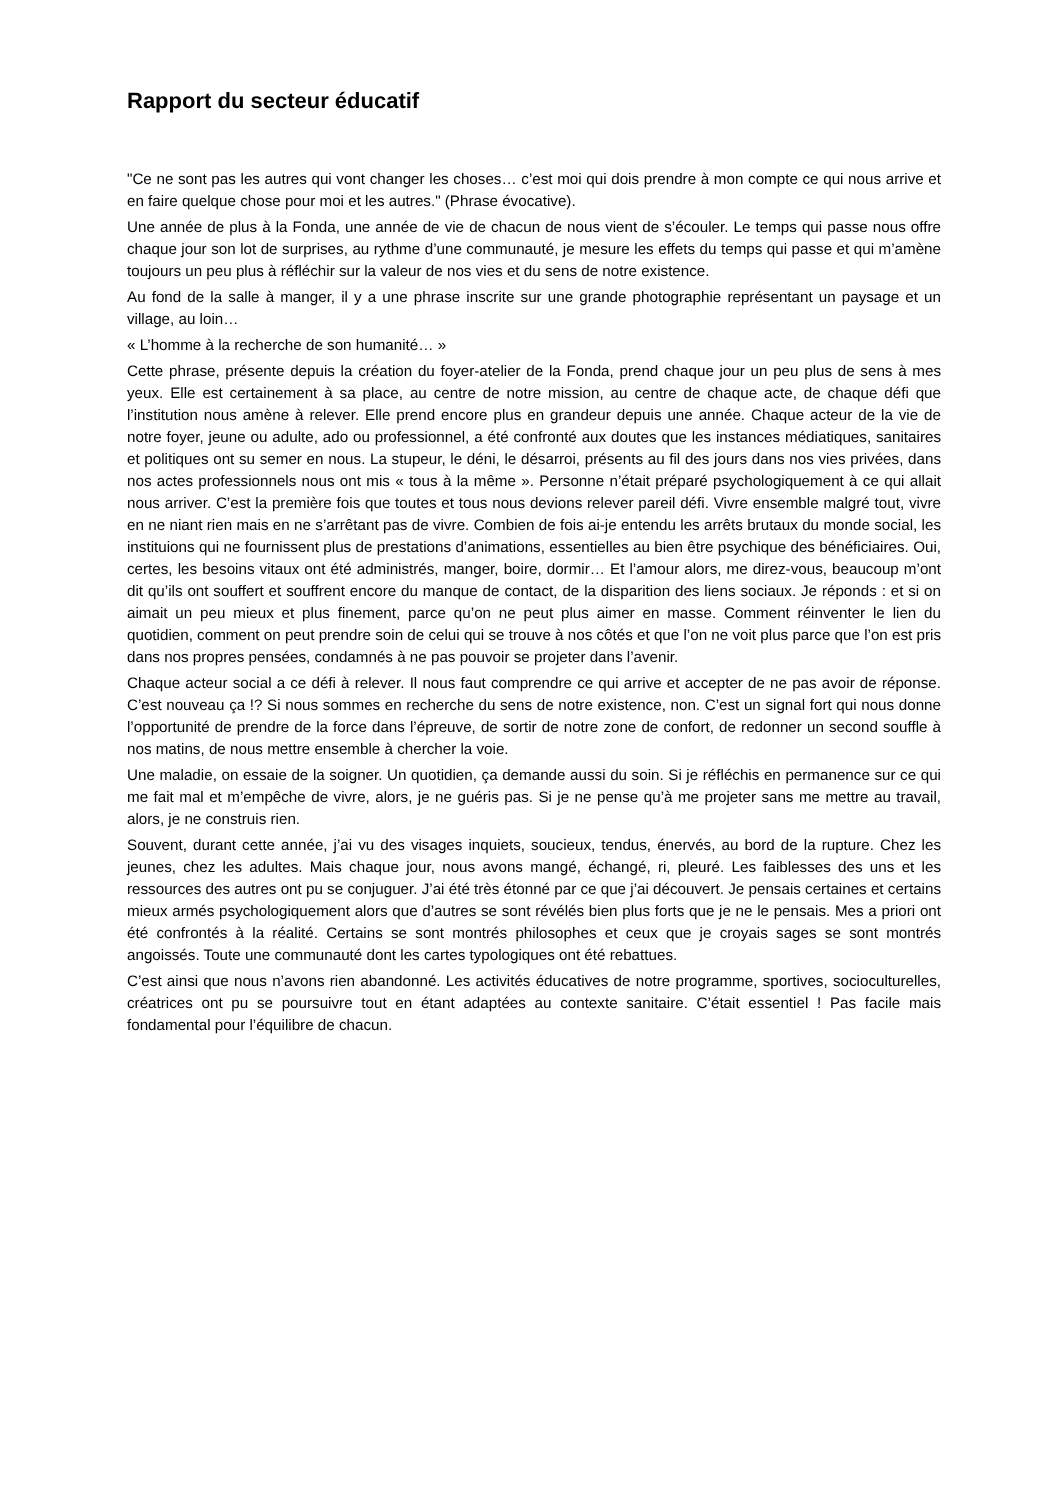Rapport du secteur éducatif
"Ce ne sont pas les autres qui vont changer les choses… c’est moi qui dois prendre à mon compte ce qui nous arrive et en faire quelque chose pour moi et les autres." (Phrase évocative).
Une année de plus à la Fonda, une année de vie de chacun de nous vient de s’écouler. Le temps qui passe nous offre chaque jour son lot de surprises, au rythme d’une communauté, je mesure les effets du temps qui passe et qui m’amène toujours un peu plus à réfléchir sur la valeur de nos vies et du sens de notre existence.
Au fond de la salle à manger, il y a une phrase inscrite sur une grande photographie représentant un paysage et un village, au loin…
« L’homme à la recherche de son humanité… »
Cette phrase, présente depuis la création du foyer-atelier de la Fonda, prend chaque jour un peu plus de sens à mes yeux. Elle est certainement à sa place, au centre de notre mission, au centre de chaque acte, de chaque défi que l’institution nous amène à relever. Elle prend encore plus en grandeur depuis une année. Chaque acteur de la vie de notre foyer, jeune ou adulte, ado ou professionnel, a été confronté aux doutes que les instances médiatiques, sanitaires et politiques ont su semer en nous. La stupeur, le déni, le désarroi, présents au fil des jours dans nos vies privées, dans nos actes professionnels nous ont mis « tous à la même ». Personne n’était préparé psychologiquement à ce qui allait nous arriver. C’est la première fois que toutes et tous nous devions relever pareil défi. Vivre ensemble malgré tout, vivre en ne niant rien mais en ne s’arrêtant pas de vivre. Combien de fois ai-je entendu les arrêts brutaux du monde social, les instituions qui ne fournissent plus de prestations d’animations, essentielles au bien être psychique des bénéficiaires. Oui, certes, les besoins vitaux ont été administrés, manger, boire, dormir… Et l’amour alors, me direz-vous, beaucoup m’ont dit qu’ils ont souffert et souffrent encore du manque de contact, de la disparition des liens sociaux. Je réponds : et si on aimait un peu mieux et plus finement, parce qu’on ne peut plus aimer en masse. Comment réinventer le lien du quotidien, comment on peut prendre soin de celui qui se trouve à nos côtés et que l’on ne voit plus parce que l’on est pris dans nos propres pensées, condamnés à ne pas pouvoir se projeter dans l’avenir.
Chaque acteur social a ce défi à relever. Il nous faut comprendre ce qui arrive et accepter de ne pas avoir de réponse. C’est nouveau ça !? Si nous sommes en recherche du sens de notre existence, non. C’est un signal fort qui nous donne l’opportunité de prendre de la force dans l’épreuve, de sortir de notre zone de confort, de redonner un second souffle à nos matins, de nous mettre ensemble à chercher la voie.
Une maladie, on essaie de la soigner. Un quotidien, ça demande aussi du soin. Si je réfléchis en permanence sur ce qui me fait mal et m’empêche de vivre, alors, je ne guéris pas. Si je ne pense qu’à me projeter sans me mettre au travail, alors, je ne construis rien.
Souvent, durant cette année, j’ai vu des visages inquiets, soucieux, tendus, énervés, au bord de la rupture. Chez les jeunes, chez les adultes. Mais chaque jour, nous avons mangé, échangé, ri, pleuré. Les faiblesses des uns et les ressources des autres ont pu se conjuguer. J’ai été très étonné par ce que j’ai découvert. Je pensais certaines et certains mieux armés psychologiquement alors que d’autres se sont révélés bien plus forts que je ne le pensais. Mes a priori ont été confrontés à la réalité. Certains se sont montrés philosophes et ceux que je croyais sages se sont montrés angoissés. Toute une communauté dont les cartes typologiques ont été rebattues.
C’est ainsi que nous n’avons rien abandonné. Les activités éducatives de notre programme, sportives, socioculturelles, créatrices ont pu se poursuivre tout en étant adaptées au contexte sanitaire. C’était essentiel ! Pas facile mais fondamental pour l’équilibre de chacun.